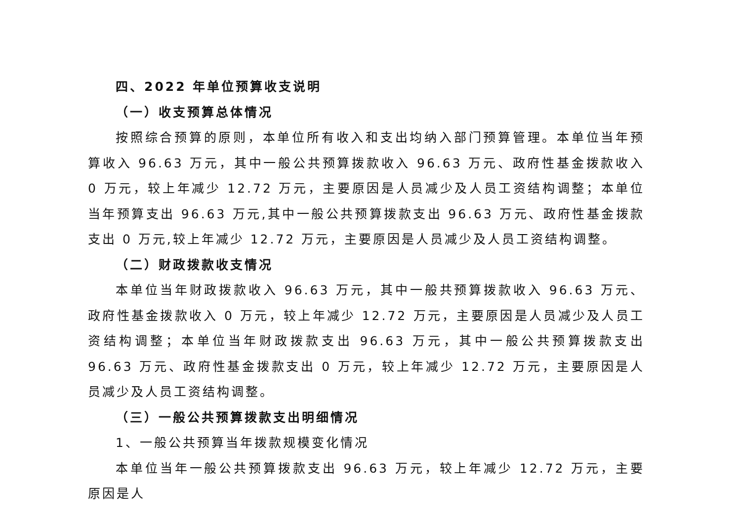四、2022 年单位预算收支说明
（一）收支预算总体情况
按照综合预算的原则，本单位所有收入和支出均纳入部门预算管理。本单位当年预算收入 96.63 万元，其中一般公共预算拨款收入 96.63 万元、政府性基金拨款收入 0 万元，较上年减少 12.72 万元，主要原因是人员减少及人员工资结构调整；本单位当年预算支出 96.63 万元,其中一般公共预算拨款支出 96.63 万元、政府性基金拨款支出 0 万元,较上年减少 12.72 万元，主要原因是人员减少及人员工资结构调整。
（二）财政拨款收支情况
本单位当年财政拨款收入 96.63 万元，其中一般共预算拨款收入 96.63 万元、政府性基金拨款收入 0 万元，较上年减少 12.72 万元，主要原因是人员减少及人员工资结构调整；本单位当年财政拨款支出 96.63 万元，其中一般公共预算拨款支出 96.63 万元、政府性基金拨款支出 0 万元，较上年减少 12.72 万元，主要原因是人员减少及人员工资结构调整。
（三）一般公共预算拨款支出明细情况
1、一般公共预算当年拨款规模变化情况
本单位当年一般公共预算拨款支出 96.63 万元，较上年减少 12.72 万元，主要原因是人